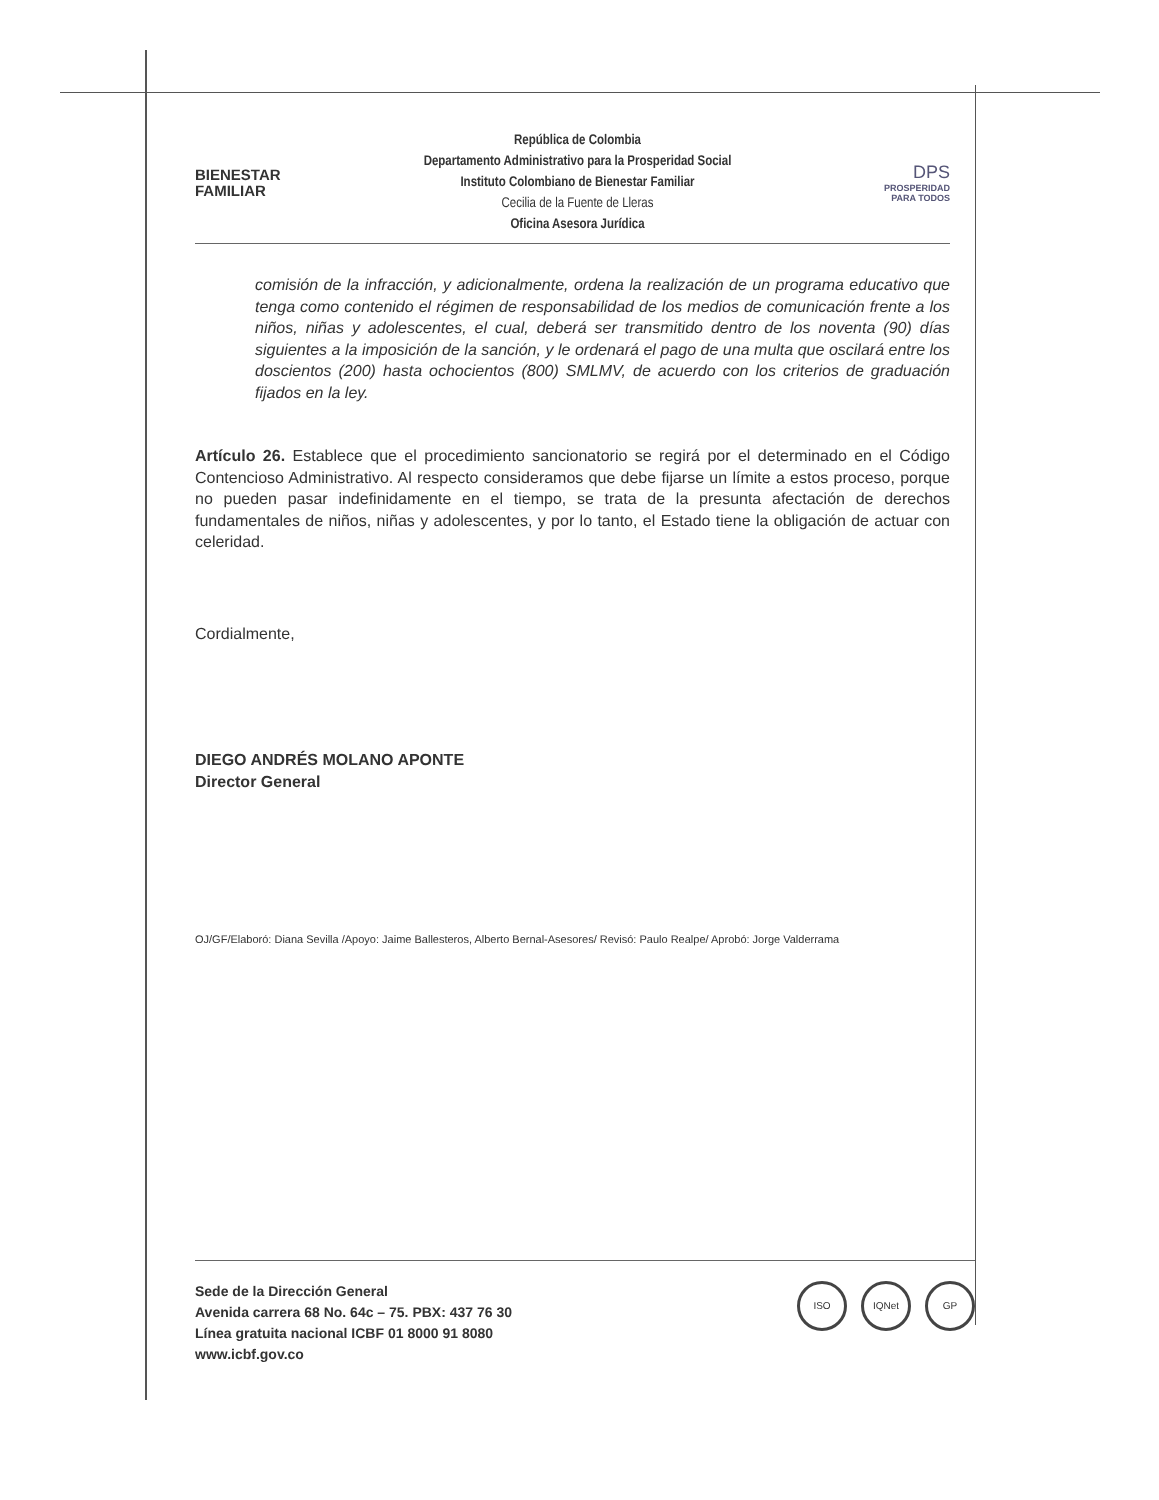BIENESTAR
FAMILIAR
República de Colombia
Departamento Administrativo para la Prosperidad Social
Instituto Colombiano de Bienestar Familiar
Cecilia de la Fuente de Lleras
Oficina Asesora Jurídica
DPS
PROSPERIDAD
PARA TODOS
comisión de la infracción, y adicionalmente, ordena la realización de un programa educativo que tenga como contenido el régimen de responsabilidad de los medios de comunicación frente a los niños, niñas y adolescentes, el cual, deberá ser transmitido dentro de los noventa (90) días siguientes a la imposición de la sanción, y le ordenará el pago de una multa que oscilará entre los doscientos (200) hasta ochocientos (800) SMLMV, de acuerdo con los criterios de graduación fijados en la ley.
Artículo 26. Establece que el procedimiento sancionatorio se regirá por el determinado en el Código Contencioso Administrativo. Al respecto consideramos que debe fijarse un límite a estos proceso, porque no pueden pasar indefinidamente en el tiempo, se trata de la presunta afectación de derechos fundamentales de niños, niñas y adolescentes, y por lo tanto, el Estado tiene la obligación de actuar con celeridad.
Cordialmente,
DIEGO ANDRÉS MOLANO APONTE
Director General
OJ/GF/Elaboró: Diana Sevilla /Apoyo: Jaime Ballesteros, Alberto Bernal-Asesores/ Revisó: Paulo Realpe/ Aprobó: Jorge Valderrama
Sede de la Dirección General
Avenida carrera 68 No. 64c – 75. PBX: 437 76 30
Línea gratuita nacional ICBF 01 8000 91 8080
www.icbf.gov.co
ISO IQNet GP